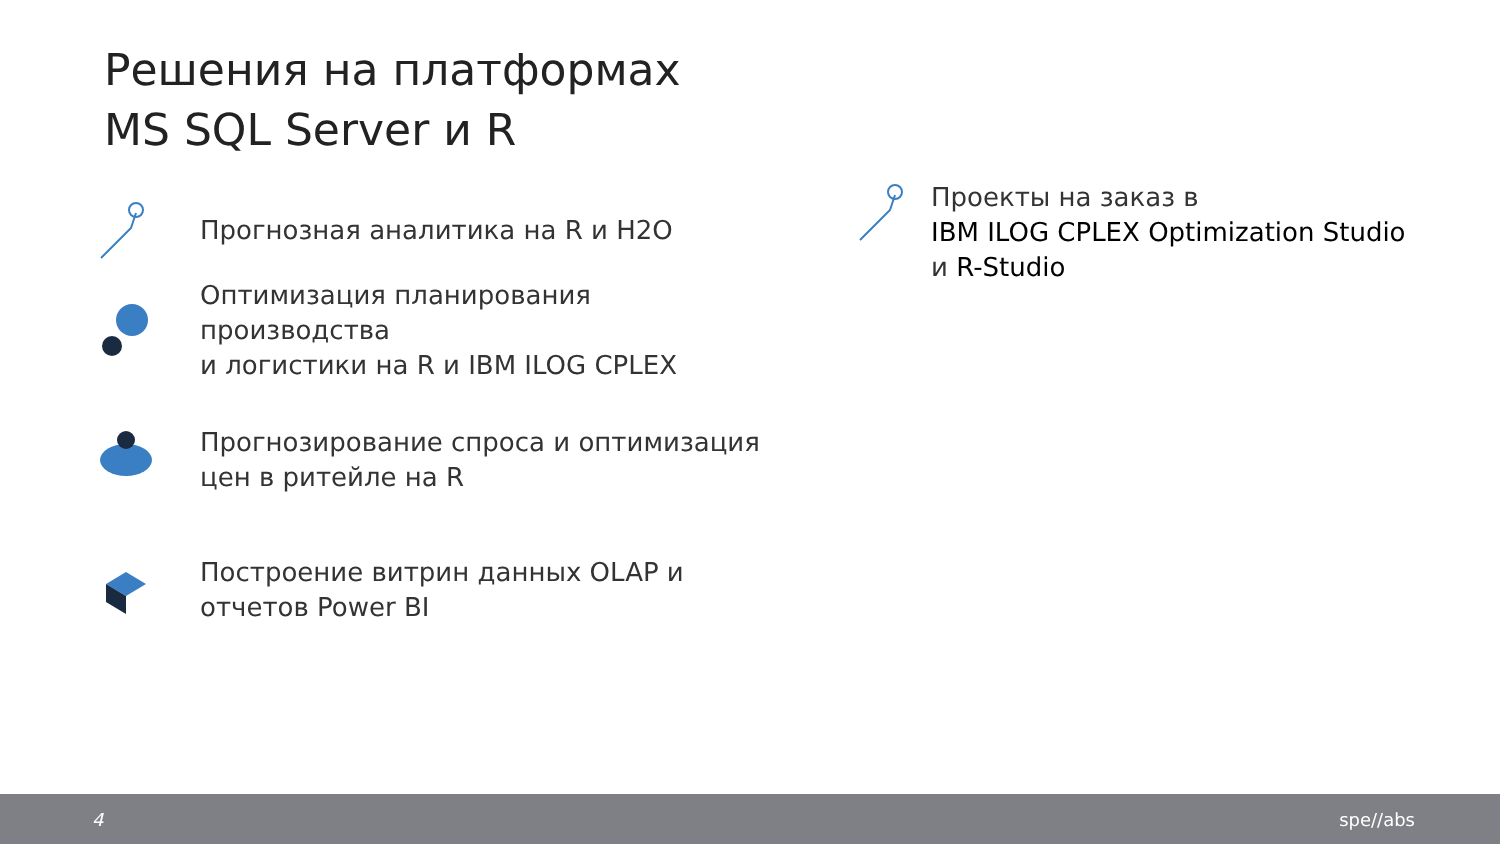Решения на платформах
MS SQL Server и R
Прогнозная аналитика на R и H2O
Оптимизация планирования производства
и логистики на R и IBM ILOG CPLEX
Прогнозирование спроса и оптимизация
цен в ритейле на R
Построение витрин данных OLAP и
отчетов Power BI
Проекты на заказ в
IBM ILOG CPLEX Optimization Studio
и R-Studio
4 spe//abs